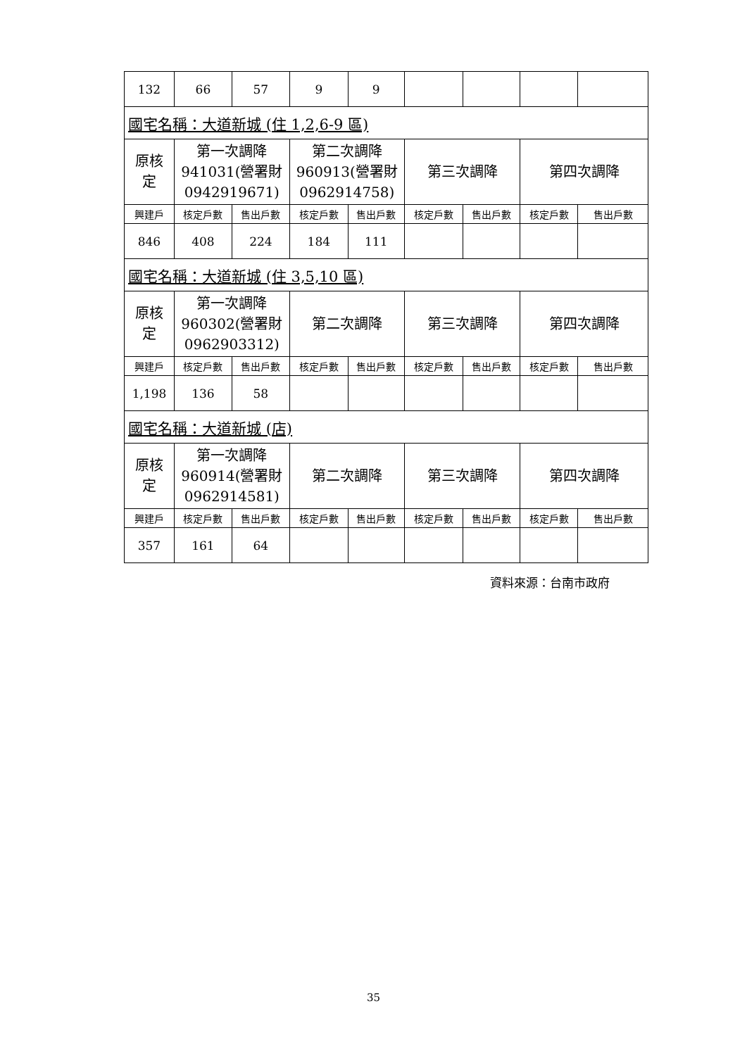| 132 | 66 | 57 | 9 | 9 | | | | |
| 國宅名稱：大道新城 (住 1,2,6-9 區) | | | | | | | | |
| 原核 定 | 第一次調降 941031(營署財 0942919671) | | 第二次調降 960913(營署財 0962914758) | | 第三次調降 | | 第四次調降 | |
| 興建戶 | 核定戶數 | 售出戶數 | 核定戶數 | 售出戶數 | 核定戶數 | 售出戶數 | 核定戶數 | 售出戶數 |
| 846 | 408 | 224 | 184 | 111 | | | | |
| 國宅名稱：大道新城 (住 3,5,10 區) | | | | | | | | |
| 原核 定 | 第一次調降 960302(營署財 0962903312) | | 第二次調降 | | 第三次調降 | | 第四次調降 | |
| 興建戶 | 核定戶數 | 售出戶數 | 核定戶數 | 售出戶數 | 核定戶數 | 售出戶數 | 核定戶數 | 售出戶數 |
| 1,198 | 136 | 58 | | | | | | |
| 國宅名稱：大道新城 (店) | | | | | | | | |
| 原核 定 | 第一次調降 960914(營署財 0962914581) | | 第二次調降 | | 第三次調降 | | 第四次調降 | |
| 興建戶 | 核定戶數 | 售出戶數 | 核定戶數 | 售出戶數 | 核定戶數 | 售出戶數 | 核定戶數 | 售出戶數 |
| 357 | 161 | 64 | | | | | | |
資料來源：台南市政府
35